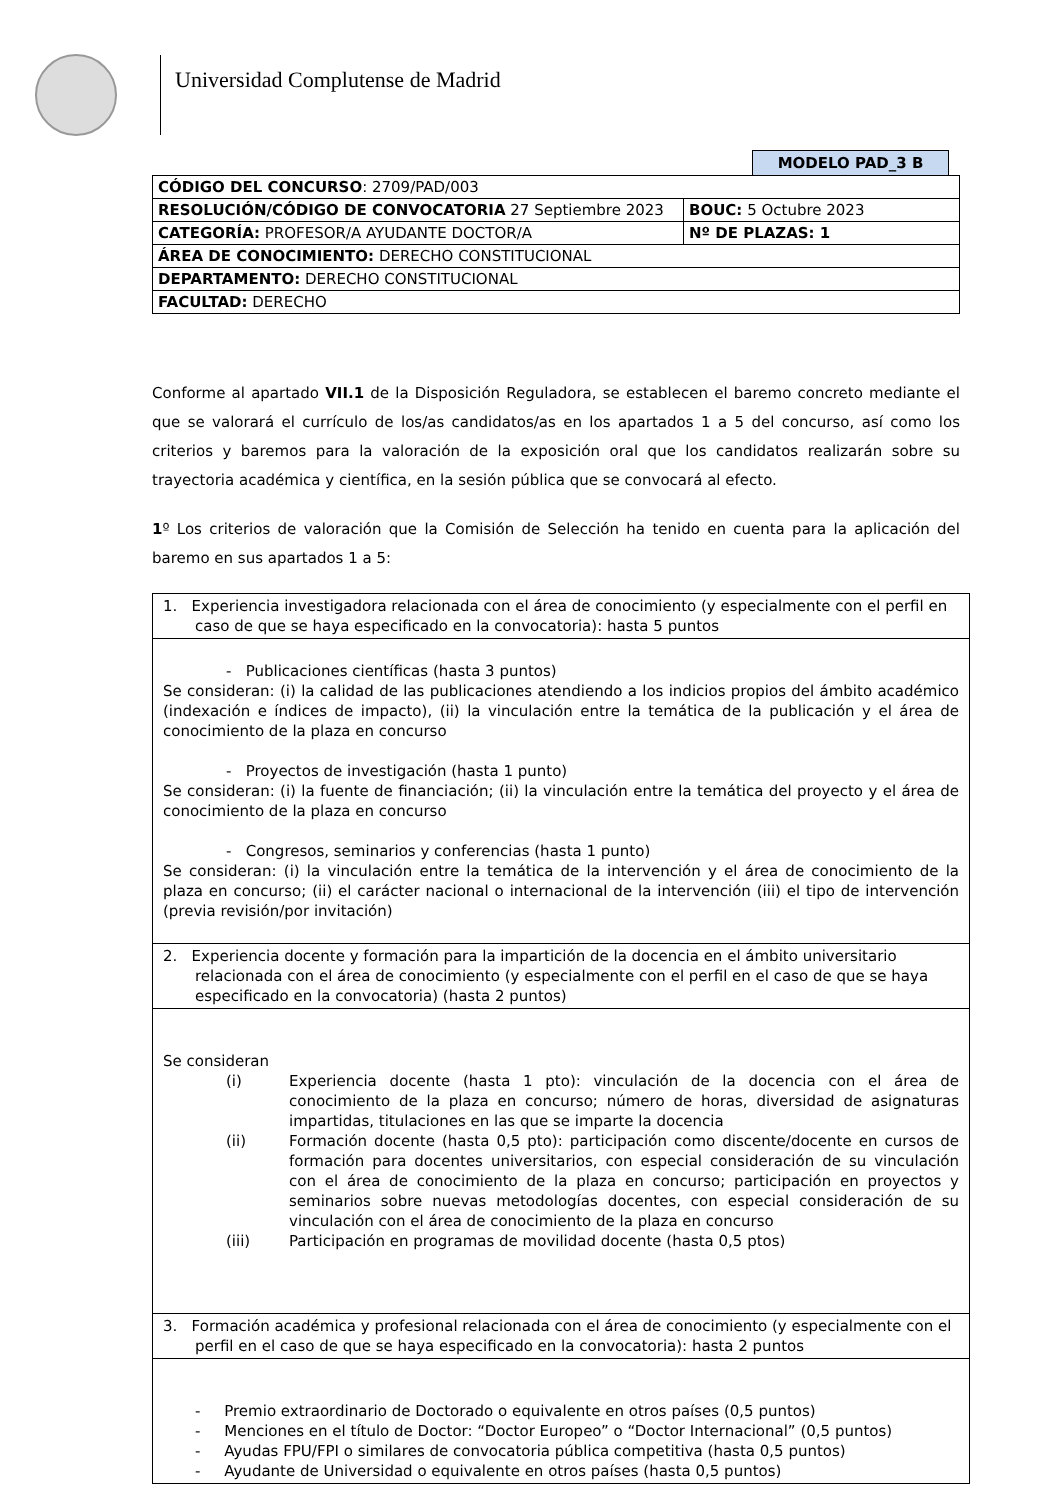Universidad Complutense de Madrid
MODELO PAD_3 B
| CÓDIGO DEL CONCURSO : 2709/PAD/003 | |
| RESOLUCIÓN/CÓDIGO DE CONVOCATORIA 27 Septiembre 2023 | BOUC: 5 Octubre 2023 |
| CATEGORÍA: PROFESOR/A AYUDANTE DOCTOR/A | Nº DE PLAZAS: 1 |
| ÁREA DE CONOCIMIENTO: DERECHO CONSTITUCIONAL | |
| DEPARTAMENTO: DERECHO CONSTITUCIONAL | |
| FACULTAD: DERECHO | |
Conforme al apartado VII.1 de la Disposición Reguladora, se establecen el baremo concreto mediante el que se valorará el currículo de los/as candidatos/as en los apartados 1 a 5 del concurso, así como los criterios y baremos para la valoración de la exposición oral que los candidatos realizarán sobre su trayectoria académica y científica, en la sesión pública que se convocará al efecto.
1º Los criterios de valoración que la Comisión de Selección ha tenido en cuenta para la aplicación del baremo en sus apartados 1 a 5:
| 1. Experiencia investigadora relacionada con el área de conocimiento (y especialmente con el perfil en caso de que se haya especificado en la convocatoria): hasta 5 puntos |
| - Publicaciones científicas (hasta 3 puntos) Se consideran: (i) la calidad de las publicaciones atendiendo a los indicios propios del ámbito académico (indexación e índices de impacto), (ii) la vinculación entre la temática de la publicación y el área de conocimiento de la plaza en concurso - Proyectos de investigación (hasta 1 punto) Se consideran: (i) la fuente de financiación; (ii) la vinculación entre la temática del proyecto y el área de conocimiento de la plaza en concurso - Congresos, seminarios y conferencias (hasta 1 punto) Se consideran: (i) la vinculación entre la temática de la intervención y el área de conocimiento de la plaza en concurso; (ii) el carácter nacional o internacional de la intervención (iii) el tipo de intervención (previa revisión/por invitación) |
| 2. Experiencia docente y formación para la impartición de la docencia en el ámbito universitario relacionada con el área de conocimiento (y especialmente con el perfil en el caso de que se haya especificado en la convocatoria) (hasta 2 puntos) |
| Se consideran (i) Experiencia docente (hasta 1 pto): vinculación de la docencia con el área de conocimiento de la plaza en concurso; número de horas, diversidad de asignaturas impartidas, titulaciones en las que se imparte la docencia (ii) Formación docente (hasta 0,5 pto): participación como discente/docente en cursos de formación para docentes universitarios, con especial consideración de su vinculación con el área de conocimiento de la plaza en concurso; participación en proyectos y seminarios sobre nuevas metodologías docentes, con especial consideración de su vinculación con el área de conocimiento de la plaza en concurso (iii) Participación en programas de movilidad docente (hasta 0,5 ptos) |
| 3. Formación académica y profesional relacionada con el área de conocimiento (y especialmente con el perfil en el caso de que se haya especificado en la convocatoria): hasta 2 puntos |
| - Premio extraordinario de Doctorado o equivalente en otros países (0,5 puntos) - Menciones en el título de Doctor: “Doctor Europeo” o “Doctor Internacional” (0,5 puntos) - Ayudas FPU/FPI o similares de convocatoria pública competitiva (hasta 0,5 puntos) - Ayudante de Universidad o equivalente en otros países (hasta 0,5 puntos) |